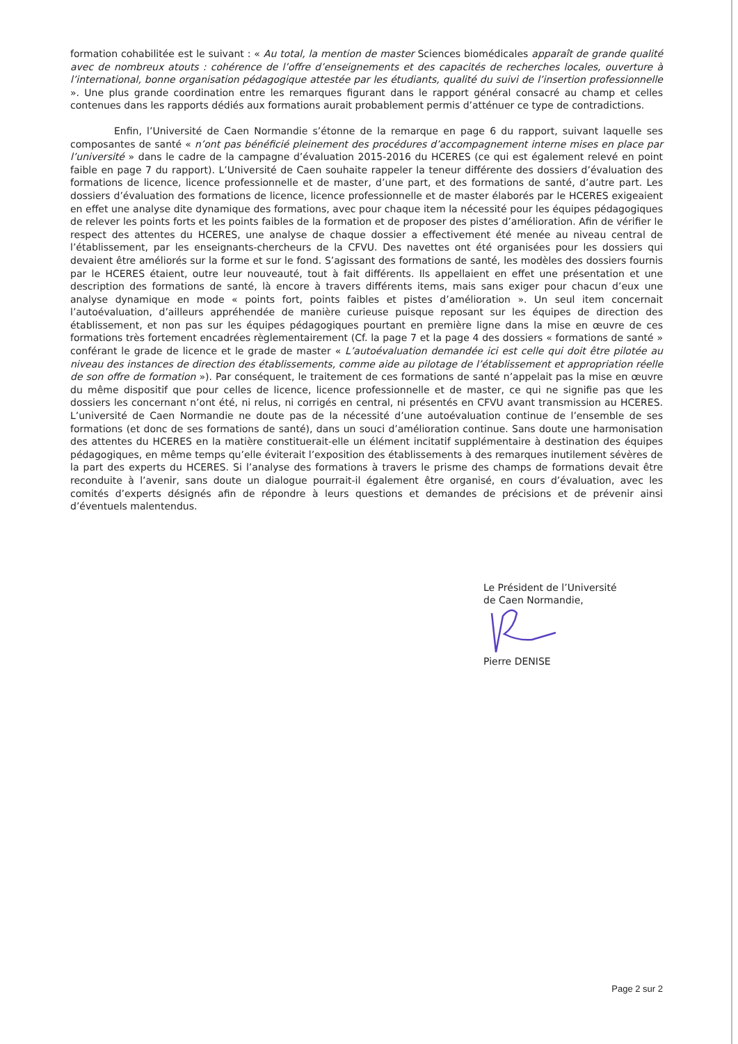formation cohabilitée est le suivant : « Au total, la mention de master Sciences biomédicales apparaît de grande qualité avec de nombreux atouts : cohérence de l’offre d’enseignements et des capacités de recherches locales, ouverture à l’international, bonne organisation pédagogique attestée par les étudiants, qualité du suivi de l’insertion professionnelle ». Une plus grande coordination entre les remarques figurant dans le rapport général consacré au champ et celles contenues dans les rapports dédiés aux formations aurait probablement permis d’atténuer ce type de contradictions.
Enfin, l’Université de Caen Normandie s’étonne de la remarque en page 6 du rapport, suivant laquelle ses composantes de santé « n’ont pas bénéficié pleinement des procédures d’accompagnement interne mises en place par l’université » dans le cadre de la campagne d’évaluation 2015-2016 du HCERES (ce qui est également relevé en point faible en page 7 du rapport). L’Université de Caen souhaite rappeler la teneur différente des dossiers d’évaluation des formations de licence, licence professionnelle et de master, d’une part, et des formations de santé, d’autre part. Les dossiers d’évaluation des formations de licence, licence professionnelle et de master élaborés par le HCERES exigeaient en effet une analyse dite dynamique des formations, avec pour chaque item la nécessité pour les équipes pédagogiques de relever les points forts et les points faibles de la formation et de proposer des pistes d’amélioration. Afin de vérifier le respect des attentes du HCERES, une analyse de chaque dossier a effectivement été menée au niveau central de l’établissement, par les enseignants-chercheurs de la CFVU. Des navettes ont été organisées pour les dossiers qui devaient être améliorés sur la forme et sur le fond. S’agissant des formations de santé, les modèles des dossiers fournis par le HCERES étaient, outre leur nouveauté, tout à fait différents. Ils appellaient en effet une présentation et une description des formations de santé, là encore à travers différents items, mais sans exiger pour chacun d’eux une analyse dynamique en mode « points fort, points faibles et pistes d’amélioration ». Un seul item concernait l’autoévaluation, d’ailleurs appréhendée de manière curieuse puisque reposant sur les équipes de direction des établissement, et non pas sur les équipes pédagogiques pourtant en première ligne dans la mise en œuvre de ces formations très fortement encadrées règlementairement (Cf. la page 7 et la page 4 des dossiers « formations de santé » conférant le grade de licence et le grade de master « L’autoévaluation demandée ici est celle qui doit être pilotée au niveau des instances de direction des établissements, comme aide au pilotage de l’établissement et appropriation réelle de son offre de formation »). Par conséquent, le traitement de ces formations de santé n’appelait pas la mise en œuvre du même dispositif que pour celles de licence, licence professionnelle et de master, ce qui ne signifie pas que les dossiers les concernant n’ont été, ni relus, ni corrigés en central, ni présentés en CFVU avant transmission au HCERES. L’université de Caen Normandie ne doute pas de la nécessité d’une autoévaluation continue de l’ensemble de ses formations (et donc de ses formations de santé), dans un souci d’amélioration continue. Sans doute une harmonisation des attentes du HCERES en la matière constituerait-elle un élément incitatif supplémentaire à destination des équipes pédagogiques, en même temps qu’elle éviterait l’exposition des établissements à des remarques inutilement sévères de la part des experts du HCERES. Si l’analyse des formations à travers le prisme des champs de formations devait être reconduite à l’avenir, sans doute un dialogue pourrait-il également être organisé, en cours d’évaluation, avec les comités d’experts désignés afin de répondre à leurs questions et demandes de précisions et de prévenir ainsi d’éventuels malentendus.
Le Président de l’Université
de Caen Normandie,
Pierre DENISE
Page 2 sur 2